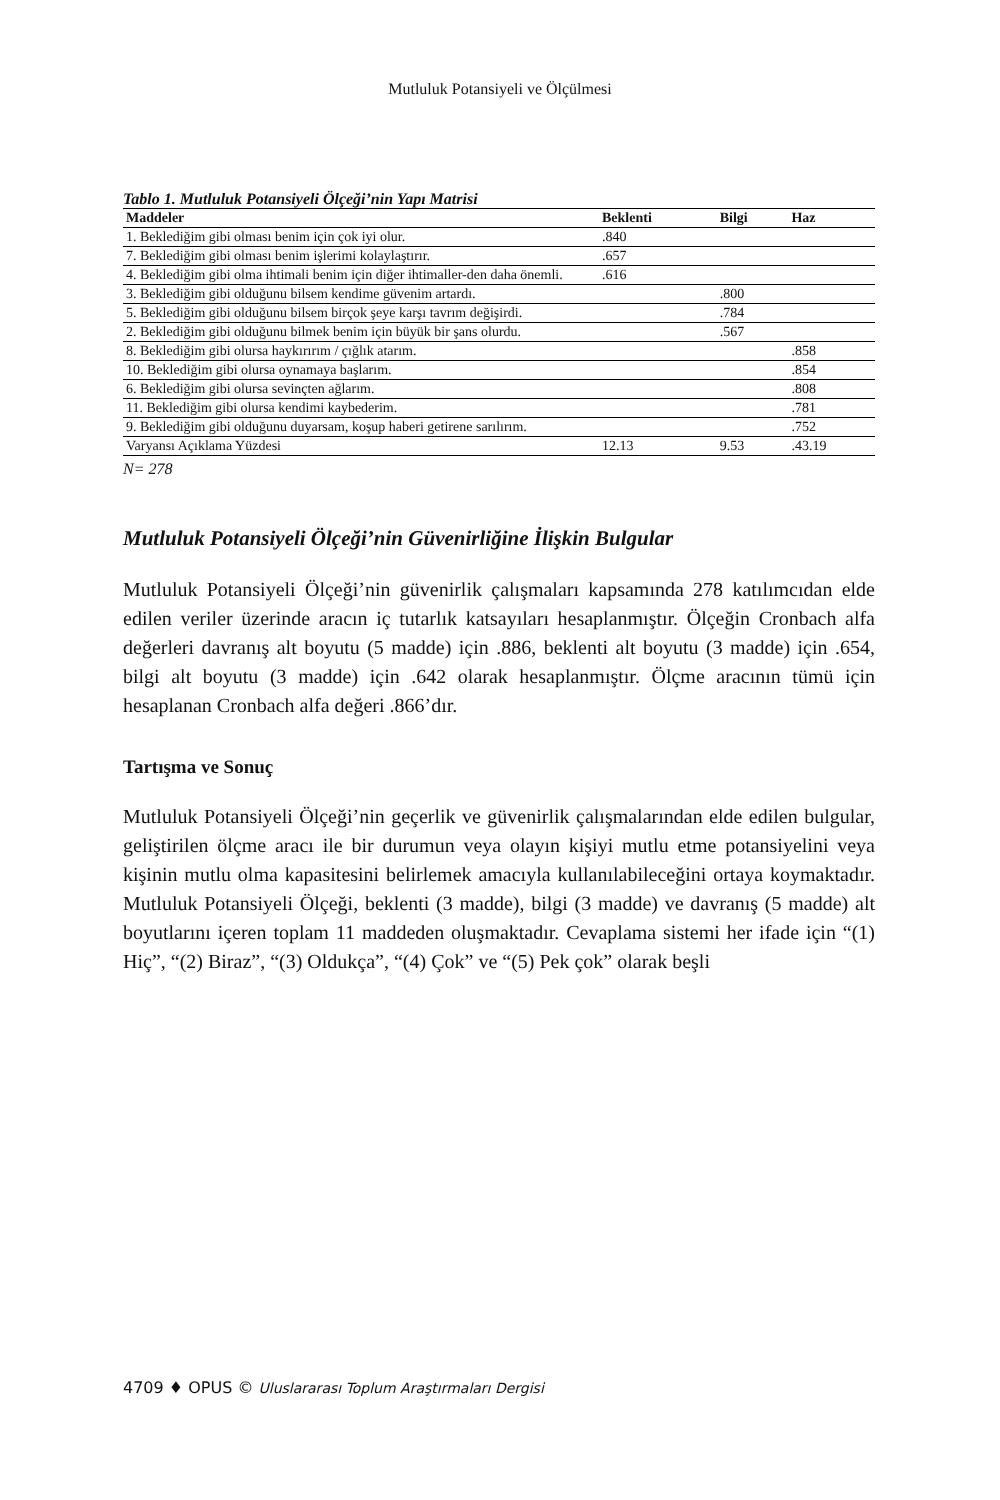Mutluluk Potansiyeli ve Ölçülmesi
Tablo 1. Mutluluk Potansiyeli Ölçeği’nin Yapı Matrisi
| Maddeler | Beklenti | Bilgi | Haz |
| --- | --- | --- | --- |
| 1. Beklediğim gibi olması benim için çok iyi olur. | .840 | | |
| 7. Beklediğim gibi olması benim işlerimi kolaylaştırır. | .657 | | |
| 4. Beklediğim gibi olma ihtimali benim için diğer ihtimaller-den daha önemli. | .616 | | |
| 3. Beklediğim gibi olduğunu bilsem kendime güvenim artardı. | | .800 | |
| 5. Beklediğim gibi olduğunu bilsem birçok şeye karşı tavrım değişirdi. | | .784 | |
| 2. Beklediğim gibi olduğunu bilmek benim için büyük bir şans olurdu. | | .567 | |
| 8. Beklediğim gibi olursa haykırırım / çığlık atarım. | | | .858 |
| 10. Beklediğim gibi olursa oynamaya başlarım. | | | .854 |
| 6. Beklediğim gibi olursa sevinçten ağlarım. | | | .808 |
| 11. Beklediğim gibi olursa kendimi kaybederim. | | | .781 |
| 9. Beklediğim gibi olduğunu duyarsam, koşup haberi getirene sarılırım. | | | .752 |
| Varyansı Açıklama Yüzdesi | 12.13 | 9.53 | .43.19 |
N= 278
Mutluluk Potansiyeli Ölçeği’nin Güvenirliğine İlişkin Bulgular
Mutluluk Potansiyeli Ölçeği’nin güvenirlik çalışmaları kapsamında 278 katılımcıdan elde edilen veriler üzerinde aracın iç tutarlık katsayıları hesaplanmıştır. Ölçeğin Cronbach alfa değerleri davranış alt boyutu (5 madde) için .886, beklenti alt boyutu (3 madde) için .654, bilgi alt boyutu (3 madde) için .642 olarak hesaplanmıştır. Ölçme aracının tümü için hesaplanan Cronbach alfa değeri .866’dır.
Tartışma ve Sonuç
Mutluluk Potansiyeli Ölçeği’nin geçerlik ve güvenirlik çalışmalarından elde edilen bulgular, geliştirilen ölçme aracı ile bir durumun veya olayın kişiyi mutlu etme potansiyelini veya kişinin mutlu olma kapasitesini belirlemek amacıyla kullanılabileceğini ortaya koymaktadır. Mutluluk Potansiyeli Ölçeği, beklenti (3 madde), bilgi (3 madde) ve davranış (5 madde) alt boyutlarını içeren toplam 11 maddeden oluşmaktadır. Cevaplama sistemi her ifade için “(1) Hiç”, “(2) Biraz”, “(3) Oldukça”, “(4) Çok” ve “(5) Pek çok” olarak beşli
4709 ♦ OPUS © Uluslararası Toplum Araştırmaları Dergisi